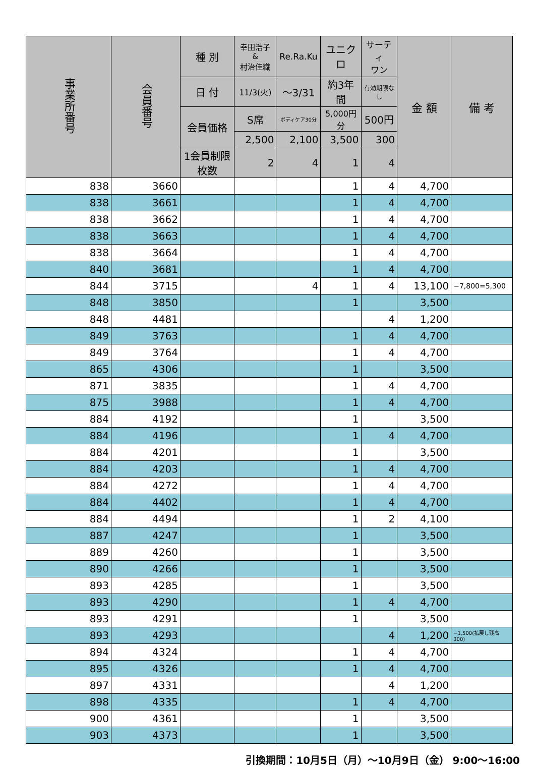| 事業所番号 | 会員番号 | 種 別 | 幸田浩子 & 村治佳織 | Re.Ra.Ku | ユニクロ | サーティ ワン | 金 額 | 備 考 |
| --- | --- | --- | --- | --- | --- | --- | --- | --- |
| | | 日 付 | 11/3(火) | ～3/31 | 約3年間 | 有効期限なし | | |
| | | 会員価格 | S席 | ボディケア30分 | 5,000円分 | 500円 | | |
| | | | 2,500 | 2,100 | 3,500 | 300 | | |
| | | 1会員制限枚数 | 2 | 4 | 1 | 4 | | |
| 838 | 3660 | | | | 1 | 4 | 4,700 | |
| 838 | 3661 | | | | 1 | 4 | 4,700 | |
| 838 | 3662 | | | | 1 | 4 | 4,700 | |
| 838 | 3663 | | | | 1 | 4 | 4,700 | |
| 838 | 3664 | | | | 1 | 4 | 4,700 | |
| 840 | 3681 | | | | 1 | 4 | 4,700 | |
| 844 | 3715 | | | 4 | 1 | 4 | 13,100 | −7,800=5,300 |
| 848 | 3850 | | | | 1 | | 3,500 | |
| 848 | 4481 | | | | | 4 | 1,200 | |
| 849 | 3763 | | | | 1 | 4 | 4,700 | |
| 849 | 3764 | | | | 1 | 4 | 4,700 | |
| 865 | 4306 | | | | 1 | | 3,500 | |
| 871 | 3835 | | | | 1 | 4 | 4,700 | |
| 875 | 3988 | | | | 1 | 4 | 4,700 | |
| 884 | 4192 | | | | 1 | | 3,500 | |
| 884 | 4196 | | | | 1 | 4 | 4,700 | |
| 884 | 4201 | | | | 1 | | 3,500 | |
| 884 | 4203 | | | | 1 | 4 | 4,700 | |
| 884 | 4272 | | | | 1 | 4 | 4,700 | |
| 884 | 4402 | | | | 1 | 4 | 4,700 | |
| 884 | 4494 | | | | 1 | 2 | 4,100 | |
| 887 | 4247 | | | | 1 | | 3,500 | |
| 889 | 4260 | | | | 1 | | 3,500 | |
| 890 | 4266 | | | | 1 | | 3,500 | |
| 893 | 4285 | | | | 1 | | 3,500 | |
| 893 | 4290 | | | | 1 | 4 | 4,700 | |
| 893 | 4291 | | | | 1 | | 3,500 | |
| 893 | 4293 | | | | | 4 | 1,200 | −1,500(払戻し残高300) |
| 894 | 4324 | | | | 1 | 4 | 4,700 | |
| 895 | 4326 | | | | 1 | 4 | 4,700 | |
| 897 | 4331 | | | | | 4 | 1,200 | |
| 898 | 4335 | | | | 1 | 4 | 4,700 | |
| 900 | 4361 | | | | 1 | | 3,500 | |
| 903 | 4373 | | | | 1 | | 3,500 | |
引換期間：10月5日（月）～10月9日（金） 9:00～16:00